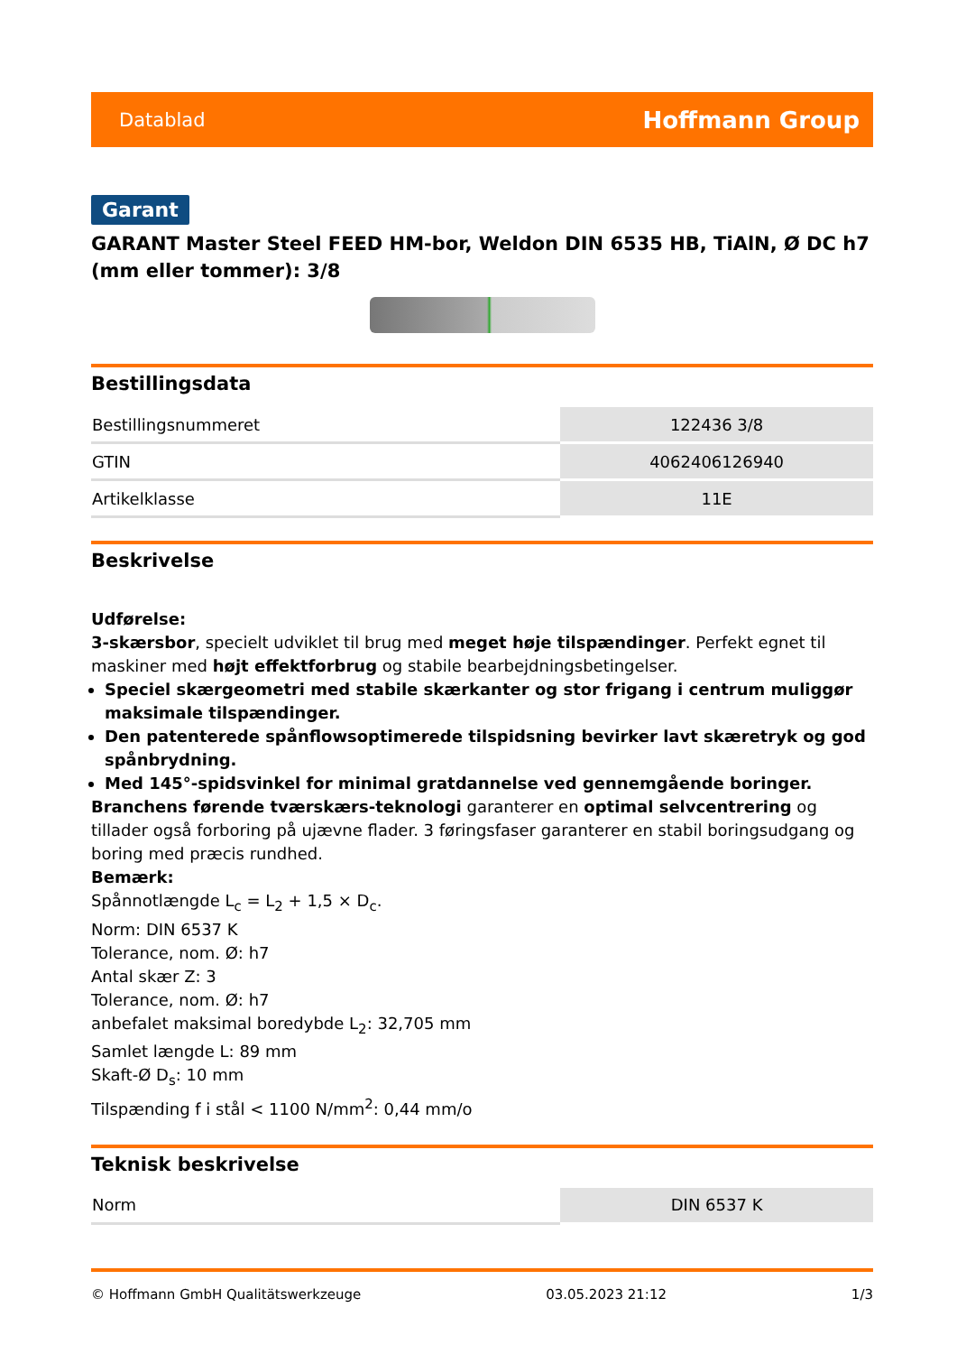Datablad Hoffmann Group
Garant
GARANT Master Steel FEED HM-bor, Weldon DIN 6535 HB, TiAlN, Ø DC h7 (mm eller tommer): 3/8
Bestillingsdata
| Bestillingsnummeret | 122436 3/8 |
| GTIN | 4062406126940 |
| Artikelklasse | 11E |
Beskrivelse
Udførelse:
3-skærsbor, specielt udviklet til brug med meget høje tilspændinger. Perfekt egnet til maskiner med højt effektforbrug og stabile bearbejdningsbetingelser.
Speciel skærgeometri med stabile skærkanter og stor frigang i centrum muliggør maksimale tilspændinger.
Den patenterede spånflowsoptimerede tilspidsning bevirker lavt skæretryk og god spånbrydning.
Med 145°-spidsvinkel for minimal gratdannelse ved gennemgående boringer.
Branchens førende tværskærs-teknologi garanterer en optimal selvcentrering og tillader også forboring på ujævne flader. 3 føringsfaser garanterer en stabil boringsudgang og boring med præcis rundhed.
Bemærk:
Spånnotlængde L<sub>c</sub> = L<sub>2</sub> + 1,5 × D<sub>c</sub>.
Norm: DIN 6537 K
Tolerance, nom. Ø: h7
Antal skær Z: 3
Tolerance, nom. Ø: h7
anbefalet maksimal boredybde L<sub>2</sub>: 32,705 mm
Samlet længde L: 89 mm
Skaft-Ø D<sub>s</sub>: 10 mm
Tilspænding f i stål < 1100 N/mm<sup>2</sup>: 0,44 mm/o
Teknisk beskrivelse
| Norm | DIN 6537 K |
© Hoffmann GmbH Qualitätswerkzeuge 03.05.2023 21:12 1/3